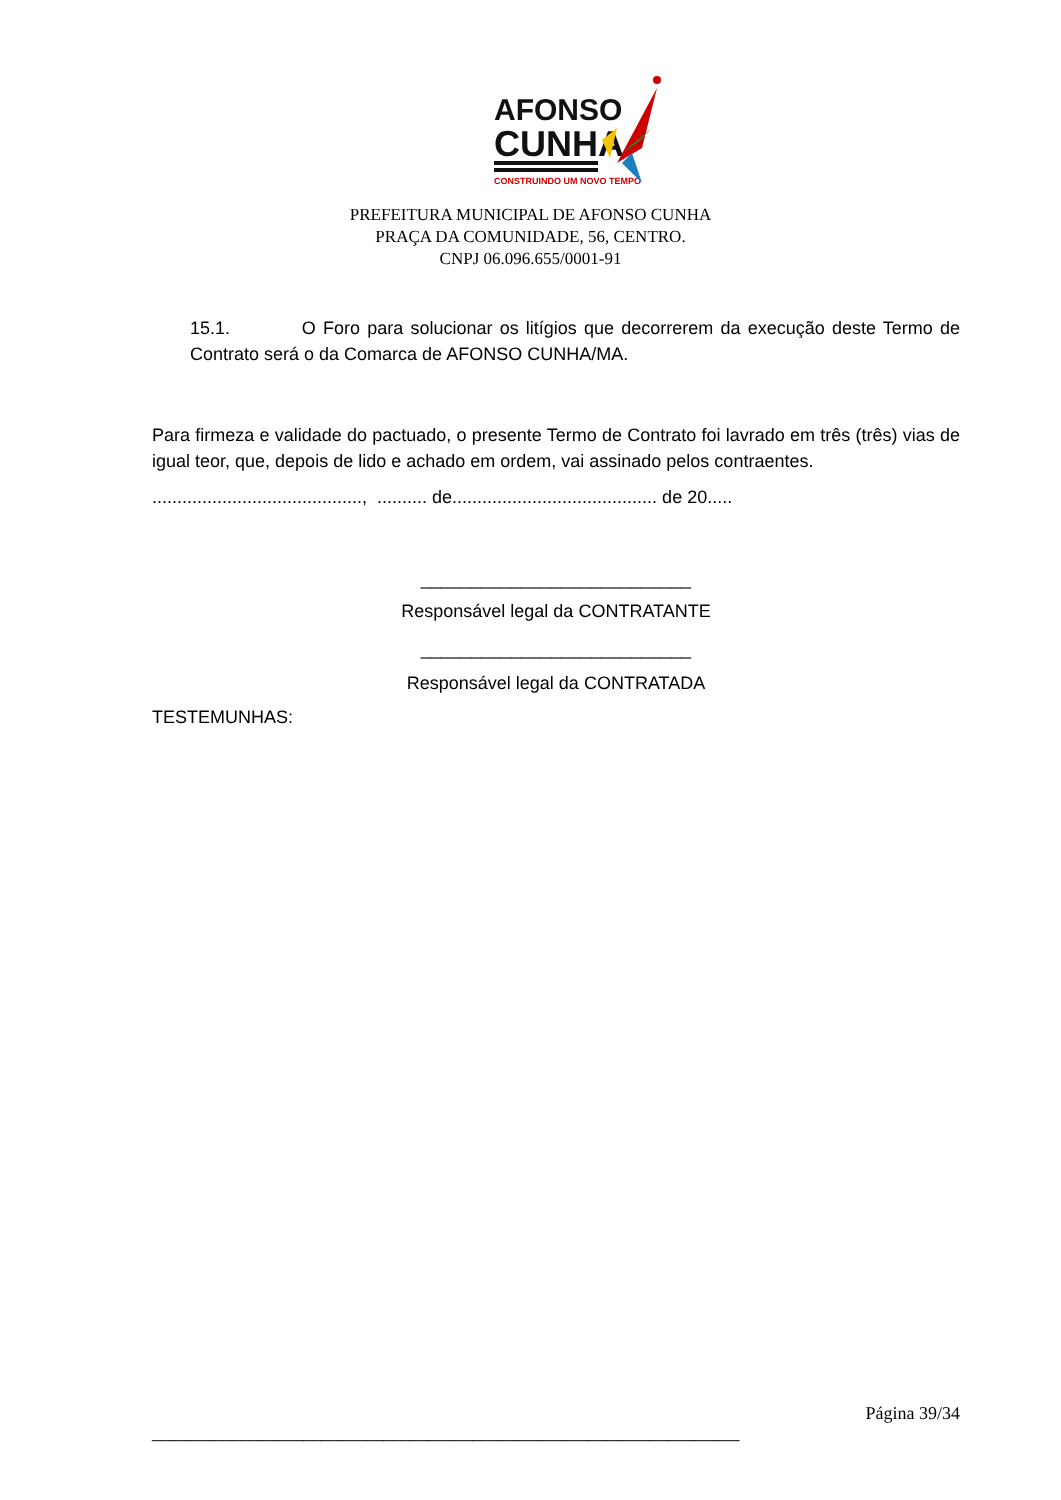AFONSO
CUNHA
CONSTRUINDO UM NOVO TEMPO
PREFEITURA MUNICIPAL DE AFONSO CUNHA
PRAÇA DA COMUNIDADE, 56, CENTRO.
CNPJ 06.096.655/0001-91
15.1. O Foro para solucionar os litígios que decorrerem da execução deste Termo de Contrato será o da Comarca de AFONSO CUNHA/MA.
Para firmeza e validade do pactuado, o presente Termo de Contrato foi lavrado em três (três) vias de igual teor, que, depois de lido e achado em ordem, vai assinado pelos contraentes.
.........................................., .......... de......................................... de 20.....
___________________________
Responsável legal da CONTRATANTE
___________________________
Responsável legal da CONTRATADA
TESTEMUNHAS:
Página 39/34
__________________________________________________________________